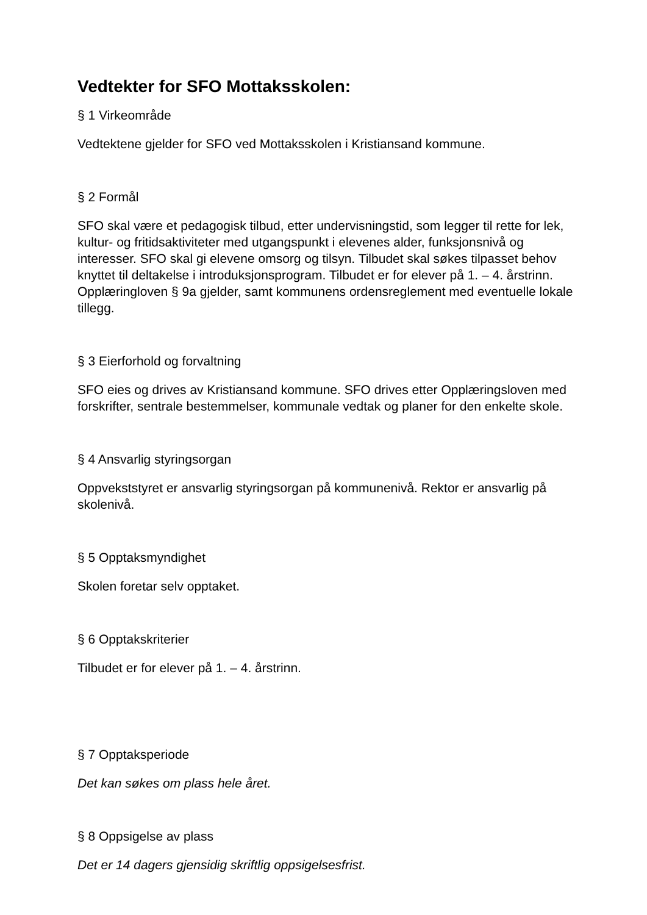Vedtekter for SFO Mottaksskolen:
§ 1 Virkeområde
Vedtektene gjelder for SFO ved Mottaksskolen i Kristiansand kommune.
§ 2 Formål
SFO skal være et pedagogisk tilbud, etter undervisningstid, som legger til rette for lek, kultur- og fritidsaktiviteter med utgangspunkt i elevenes alder, funksjonsnivå og interesser. SFO skal gi elevene omsorg og tilsyn. Tilbudet skal søkes tilpasset behov knyttet til deltakelse i introduksjonsprogram. Tilbudet er for elever på 1. – 4. årstrinn. Opplæringloven § 9a gjelder, samt kommunens ordensreglement med eventuelle lokale tillegg.
§ 3 Eierforhold og forvaltning
SFO eies og drives av Kristiansand kommune. SFO drives etter Opplæringsloven med forskrifter, sentrale bestemmelser, kommunale vedtak og planer for den enkelte skole.
§ 4 Ansvarlig styringsorgan
Oppvekststyret er ansvarlig styringsorgan på kommunenivå. Rektor er ansvarlig på skolenivå.
§ 5 Opptaksmyndighet
Skolen foretar selv opptaket.
§ 6 Opptakskriterier
Tilbudet er for elever på 1. – 4. årstrinn.
§ 7 Opptaksperiode
Det kan søkes om plass hele året.
§ 8 Oppsigelse av plass
Det er 14 dagers gjensidig skriftlig oppsigelsesfrist.